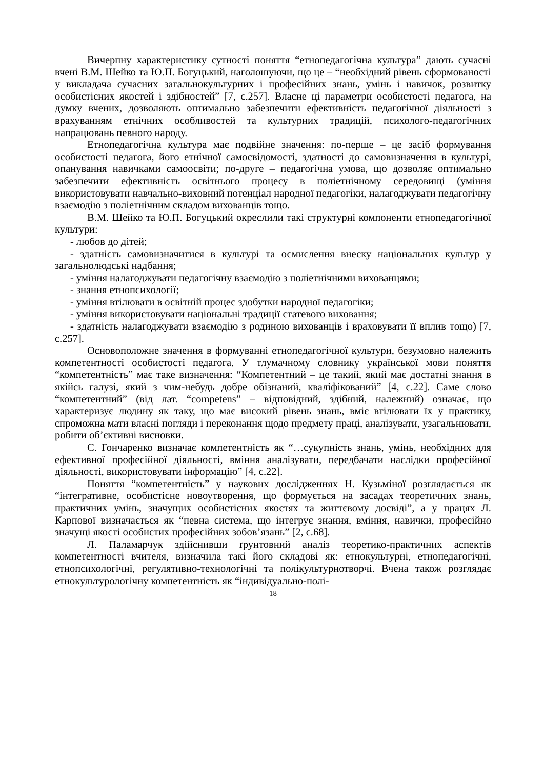Вичерпну характеристику сутності поняття “етнопедагогічна культура” дають сучасні вчені В.М. Шейко та Ю.П. Богуцький, наголошуючи, що це – “необхідний рівень сформованості у викладача сучасних загальнокультурних і професійних знань, умінь і навичок, розвитку особистісних якостей і здібностей” [7, с.257]. Власне ці параметри особистості педагога, на думку вчених, дозволяють оптимально забезпечити ефективність педагогічної діяльності з врахуванням етнічних особливостей та культурних традицій, психолого-педагогічних напрацювань певного народу.
Етнопедагогічна культура має подвійне значення: по-перше – це засіб формування особистості педагога, його етнічної самосвідомості, здатності до самовизначення в культурі, опанування навичками самоосвіти; по-друге – педагогічна умова, що дозволяє оптимально забезпечити ефективність освітнього процесу в поліетнічному середовищі (уміння використовувати навчально-виховний потенціал народної педагогіки, налагоджувати педагогічну взаємодію з поліетнічним складом вихованців тощо.
В.М. Шейко та Ю.П. Богуцький окреслили такі структурні компоненти етнопедагогічної культури:
- любов до дітей;
- здатність самовизначитися в культурі та осмислення внеску національних культур у загальнолюдські надбання;
- уміння налагоджувати педагогічну взаємодію з поліетнічними вихованцями;
- знання етнопсихології;
- уміння втілювати в освітній процес здобутки народної педагогіки;
- уміння використовувати національні традиції статевого виховання;
- здатність налагоджувати взаємодію з родиною вихованців і враховувати її вплив тощо) [7, с.257].
Основоположне значення в формуванні етнопедагогічної культури, безумовно належить компетентності особистості педагога. У тлумачному словнику української мови поняття “компетентність” має таке визначення: “Компетентний – це такий, який має достатні знання в якійсь галузі, який з чим-небудь добре обізнаний, кваліфікований” [4, с.22]. Саме слово “компетентний” (від лат. “competens” – відповідний, здібний, належний) означає, що характеризує людину як таку, що має високий рівень знань, вміє втілювати їх у практику, спроможна мати власні погляди і переконання щодо предмету праці, аналізувати, узагальнювати, робити об’єктивні висновки.
С. Гончаренко визначає компетентність як “…сукупність знань, умінь, необхідних для ефективної професійної діяльності, вміння аналізувати, передбачати наслідки професійної діяльності, використовувати інформацію” [4, с.22].
Поняття “компетентність” у наукових дослідженнях Н. Кузьміної розглядається як “інтегративне, особистісне новоутворення, що формується на засадах теоретичних знань, практичних умінь, значущих особистісних якостях та життєвому досвіді”, а у працях Л. Карпової визначається як “певна система, що інтегрує знання, вміння, навички, професійно значущі якості особистих професійних зобов’язань” [2, с.68].
Л. Паламарчук здійснивши ґрунтовний аналіз теоретико-практичних аспектів компетентності вчителя, визначила такі його складові як: етнокультурні, етнопедагогічні, етнопсихологічні, регулятивно-технологічні та полікультурнотворчі. Вчена також розглядає етнокультурологічну компетентність як “індивідуально-полі-
18